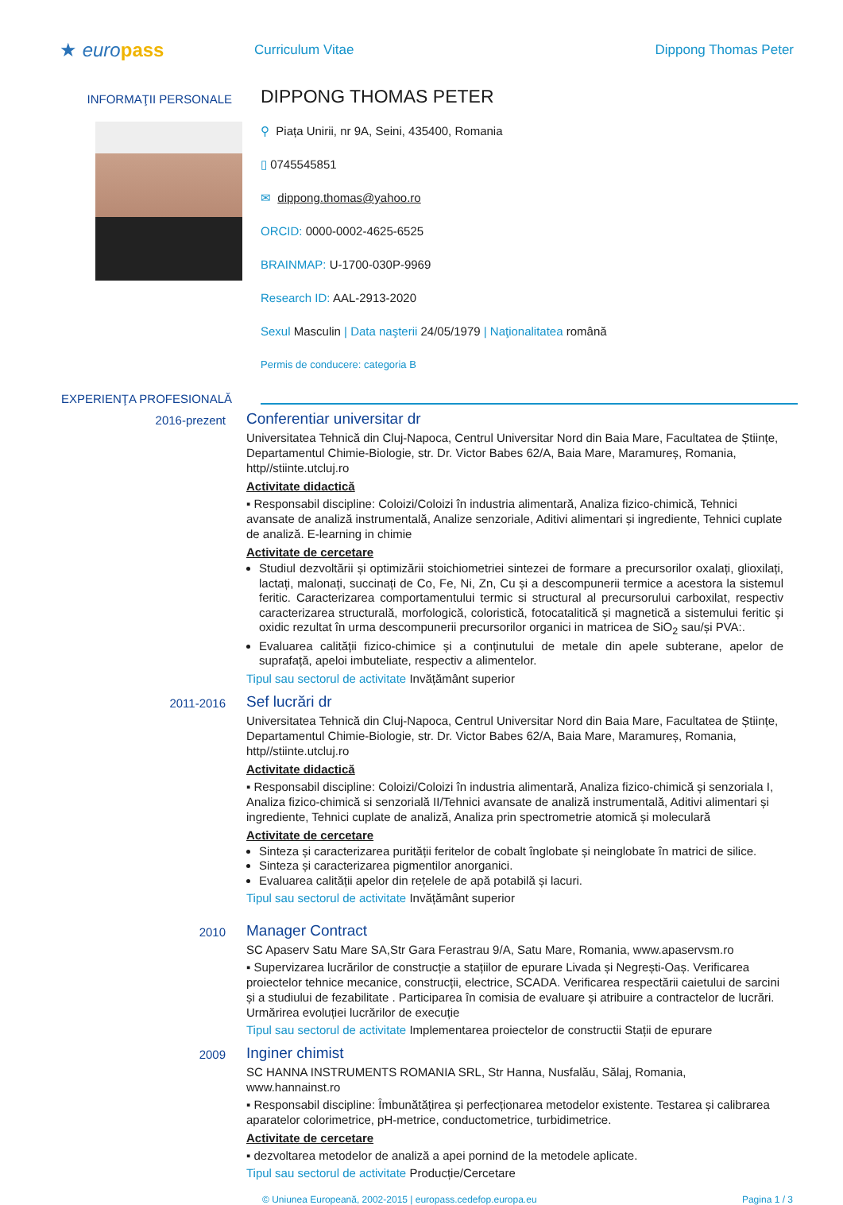★ euro pass
Curriculum Vitae Dippong Thomas Peter
INFORMAŢII PERSONALE
DIPPONG THOMAS PETER
⚲ Piața Unirii, nr 9A, Seini, 435400, Romania
▯ 0745545851
✉ dippong.thomas@yahoo.ro
ORCID: 0000-0002-4625-6525
BRAINMAP: U-1700-030P-9969
Research ID: AAL-2913-2020
Sexul Masculin | Data naşterii 24/05/1979 | Naţionalitatea română
Permis de conducere: categoria B
EXPERIENŢA PROFESIONALĂ
2016-prezent
Conferentiar universitar dr
Universitatea Tehnică din Cluj-Napoca, Centrul Universitar Nord din Baia Mare, Facultatea de Științe, Departamentul Chimie-Biologie, str. Dr. Victor Babes 62/A, Baia Mare, Maramureș, Romania, http//stiinte.utcluj.ro
Activitate didactică
▪ Responsabil discipline: Coloizi/Coloizi în industria alimentară, Analiza fizico-chimică, Tehnici avansate de analiză instrumentală, Analize senzoriale, Aditivi alimentari și ingrediente, Tehnici cuplate de analiză. E-learning in chimie
Activitate de cercetare
Studiul dezvoltării și optimizării stoichiometriei sintezei de formare a precursorilor oxalați, glioxilați, lactați, malonați, succinați de Co, Fe, Ni, Zn, Cu și a descompunerii termice a acestora la sistemul feritic. Caracterizarea comportamentului termic si structural al precursorului carboxilat, respectiv caracterizarea structurală, morfologică, coloristică, fotocatalitică și magnetică a sistemului feritic și oxidic rezultat în urma descompunerii precursorilor organici in matricea de SiO<sub>2</sub> sau/și PVA:.
Evaluarea calității fizico-chimice și a conținutului de metale din apele subterane, apelor de suprafață, apeloi imbuteliate, respectiv a alimentelor.
Tipul sau sectorul de activitate Invățământ superior
2011-2016
Sef lucrări dr
Universitatea Tehnică din Cluj-Napoca, Centrul Universitar Nord din Baia Mare, Facultatea de Științe, Departamentul Chimie-Biologie, str. Dr. Victor Babes 62/A, Baia Mare, Maramureș, Romania, http//stiinte.utcluj.ro
Activitate didactică
▪ Responsabil discipline: Coloizi/Coloizi în industria alimentară, Analiza fizico-chimică și senzoriala I, Analiza fizico-chimică si senzorială II/Tehnici avansate de analiză instrumentală, Aditivi alimentari și ingrediente, Tehnici cuplate de analiză, Analiza prin spectrometrie atomică și moleculară
Activitate de cercetare
Sinteza și caracterizarea purității feritelor de cobalt înglobate și neinglobate în matrici de silice.
Sinteza și caracterizarea pigmentilor anorganici.
Evaluarea calității apelor din rețelele de apă potabilă și lacuri.
Tipul sau sectorul de activitate Invățământ superior
2010
Manager Contract
SC Apaserv Satu Mare SA,Str Gara Ferastrau 9/A, Satu Mare, Romania, www.apaservsm.ro
▪ Supervizarea lucrărilor de construcție a stațiilor de epurare Livada și Negrești-Oaș. Verificarea proiectelor tehnice mecanice, construcții, electrice, SCADA. Verificarea respectării caietului de sarcini și a studiului de fezabilitate . Participarea în comisia de evaluare și atribuire a contractelor de lucrări. Urmărirea evoluției lucrărilor de execuție
Tipul sau sectorul de activitate Implementarea proiectelor de constructii Stații de epurare
2009
Inginer chimist
SC HANNA INSTRUMENTS ROMANIA SRL, Str Hanna, Nusfalău, Sălaj, Romania, www.hannainst.ro
▪ Responsabil discipline: Îmbunătățirea și perfecționarea metodelor existente. Testarea și calibrarea aparatelor colorimetrice, pH-metrice, conductometrice, turbidimetrice.
Activitate de cercetare
▪ dezvoltarea metodelor de analiză a apei pornind de la metodele aplicate.
Tipul sau sectorul de activitate Producție/Cercetare
© Uniunea Europeană, 2002-2015 | europass.cedefop.europa.eu Pagina 1 / 3